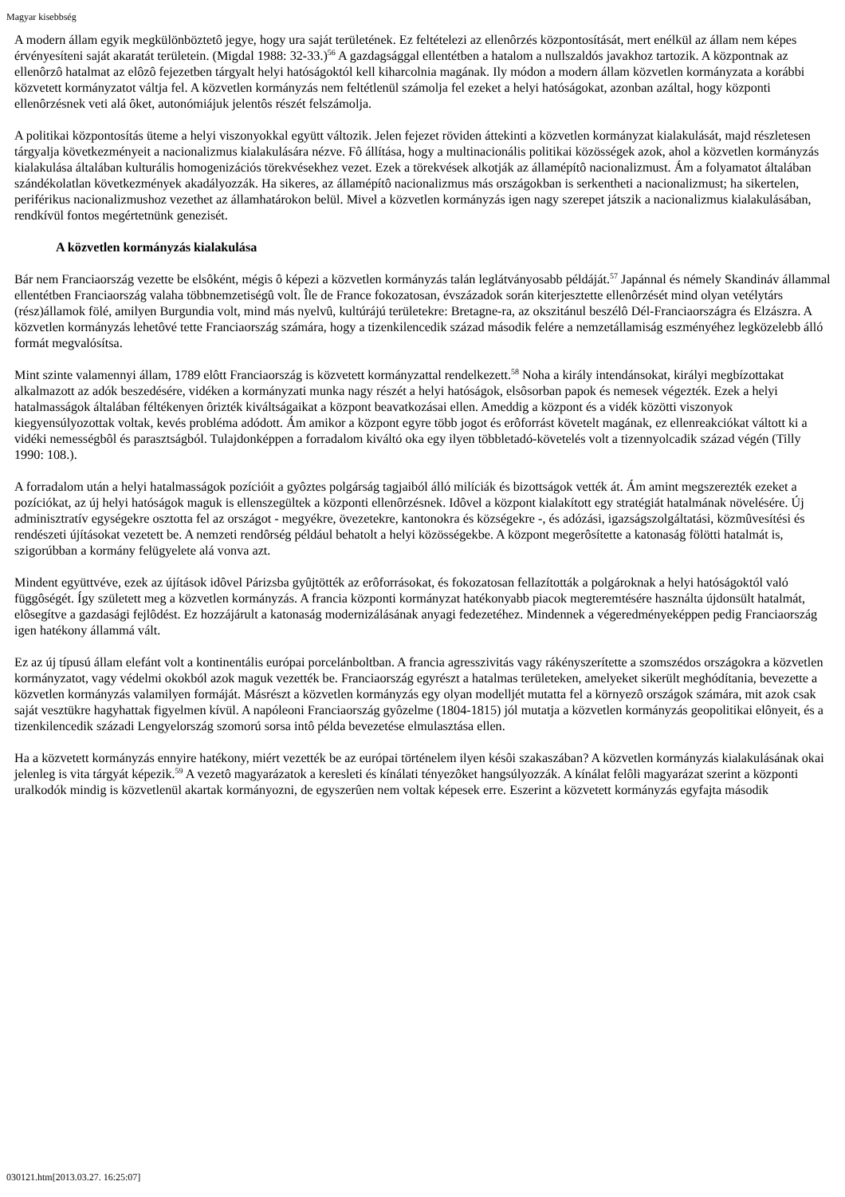Magyar kisebbség
A modern állam egyik megkülönböztetô jegye, hogy ura saját területének. Ez feltételezi az ellenôrzés központosítását, mert enélkül az állam nem képes érvényesíteni saját akaratát területein. (Migdal 1988: 32-33.)<sup>56</sup> A gazdagsággal ellentétben a hatalom a nullszaldós javakhoz tartozik. A központnak az ellenôrzô hatalmat az elôzô fejezetben tárgyalt helyi hatóságoktól kell kiharcolnia magának. Ily módon a modern állam közvetlen kormányzata a korábbi közvetett kormányzatot váltja fel. A közvetlen kormányzás nem feltétlenül számolja fel ezeket a helyi hatóságokat, azonban azáltal, hogy központi ellenôrzésnek veti alá ôket, autonómiájuk jelentôs részét felszámolja.
A politikai központosítás üteme a helyi viszonyokkal együtt változik. Jelen fejezet röviden áttekinti a közvetlen kormányzat kialakulását, majd részletesen tárgyalja következményeit a nacionalizmus kialakulására nézve. Fô állítása, hogy a multinacionális politikai közösségek azok, ahol a közvetlen kormányzás kialakulása általában kulturális homogenizációs törekvésekhez vezet. Ezek a törekvések alkotják az államépítô nacionalizmust. Ám a folyamatot általában szándékolatlan következmények akadályozzák. Ha sikeres, az államépítô nacionalizmus más országokban is serkentheti a nacionalizmust; ha sikertelen, periférikus nacionalizmushoz vezethet az államhatárokon belül. Mivel a közvetlen kormányzás igen nagy szerepet játszik a nacionalizmus kialakulásában, rendkívül fontos megértetnünk genezisét.
A közvetlen kormányzás kialakulása
Bár nem Franciaország vezette be elsôként, mégis ô képezi a közvetlen kormányzás talán leglátványosabb példáját.<sup>57</sup> Japánnal és némely Skandináv állammal ellentétben Franciaország valaha többnemzetiségû volt. Île de France fokozatosan, évszázadok során kiterjesztette ellenôrzését mind olyan vetélytárs (rész)államok fölé, amilyen Burgundia volt, mind más nyelvû, kultúrájú területekre: Bretagne-ra, az okszitánul beszélô Dél-Franciaországra és Elzászra. A közvetlen kormányzás lehetôvé tette Franciaország számára, hogy a tizenkilencedik század második felére a nemzetállamiság eszményéhez legközelebb álló formát megvalósítsa.
Mint szinte valamennyi állam, 1789 elôtt Franciaország is közvetett kormányzattal rendelkezett.<sup>58</sup> Noha a király intendánsokat, királyi megbízottakat alkalmazott az adók beszedésére, vidéken a kormányzati munka nagy részét a helyi hatóságok, elsôsorban papok és nemesek végezték. Ezek a helyi hatalmasságok általában féltékenyen ôrizték kiváltságaikat a központ beavatkozásai ellen. Ameddig a központ és a vidék közötti viszonyok kiegyensúlyozottak voltak, kevés probléma adódott. Ám amikor a központ egyre több jogot és erôforrást követelt magának, ez ellenreakciókat váltott ki a vidéki nemességbôl és parasztságból. Tulajdonképpen a forradalom kiváltó oka egy ilyen többletadó-követelés volt a tizennyolcadik század végén (Tilly 1990: 108.).
A forradalom után a helyi hatalmasságok pozícióit a gyôztes polgárság tagjaiból álló milíciák és bizottságok vették át. Ám amint megszerezték ezeket a pozíciókat, az új helyi hatóságok maguk is ellenszegültek a központi ellenôrzésnek. Idôvel a központ kialakított egy stratégiát hatalmának növelésére. Új adminisztratív egységekre osztotta fel az országot - megyékre, övezetekre, kantonokra és községekre -, és adózási, igazságszolgáltatási, közmûvesítési és rendészeti újításokat vezetett be. A nemzeti rendôrség például behatolt a helyi közösségekbe. A központ megerôsítette a katonaság fölötti hatalmát is, szigorúbban a kormány felügyelete alá vonva azt.
Mindent együttvéve, ezek az újítások idôvel Párizsba gyûjtötték az erôforrásokat, és fokozatosan fellazították a polgároknak a helyi hatóságoktól való függôségét. Így született meg a közvetlen kormányzás. A francia központi kormányzat hatékonyabb piacok megteremtésére használta újdonsült hatalmát, elôsegítve a gazdasági fejlôdést. Ez hozzájárult a katonaság modernizálásának anyagi fedezetéhez. Mindennek a végeredményeképpen pedig Franciaország igen hatékony állammá vált.
Ez az új típusú állam elefánt volt a kontinentális európai porcelánboltban. A francia agresszivitás vagy rákényszerítette a szomszédos országokra a közvetlen kormányzatot, vagy védelmi okokból azok maguk vezették be. Franciaország egyrészt a hatalmas területeken, amelyeket sikerült meghódítania, bevezette a közvetlen kormányzás valamilyen formáját. Másrészt a közvetlen kormányzás egy olyan modelljét mutatta fel a környezô országok számára, mit azok csak saját vesztükre hagyhattak figyelmen kívül. A napóleoni Franciaország gyôzelme (1804-1815) jól mutatja a közvetlen kormányzás geopolitikai elônyeit, és a tizenkilencedik századi Lengyelország szomorú sorsa intô példa bevezetése elmulasztása ellen.
Ha a közvetett kormányzás ennyire hatékony, miért vezették be az európai történelem ilyen késôi szakaszában? A közvetlen kormányzás kialakulásának okai jelenleg is vita tárgyát képezik.<sup>59</sup> A vezetô magyarázatok a keresleti és kínálati tényezôket hangsúlyozzák. A kínálat felôli magyarázat szerint a központi uralkodók mindig is közvetlenül akartak kormányozni, de egyszerûen nem voltak képesek erre. Eszerint a közvetett kormányzás egyfajta második
030121.htm[2013.03.27. 16:25:07]